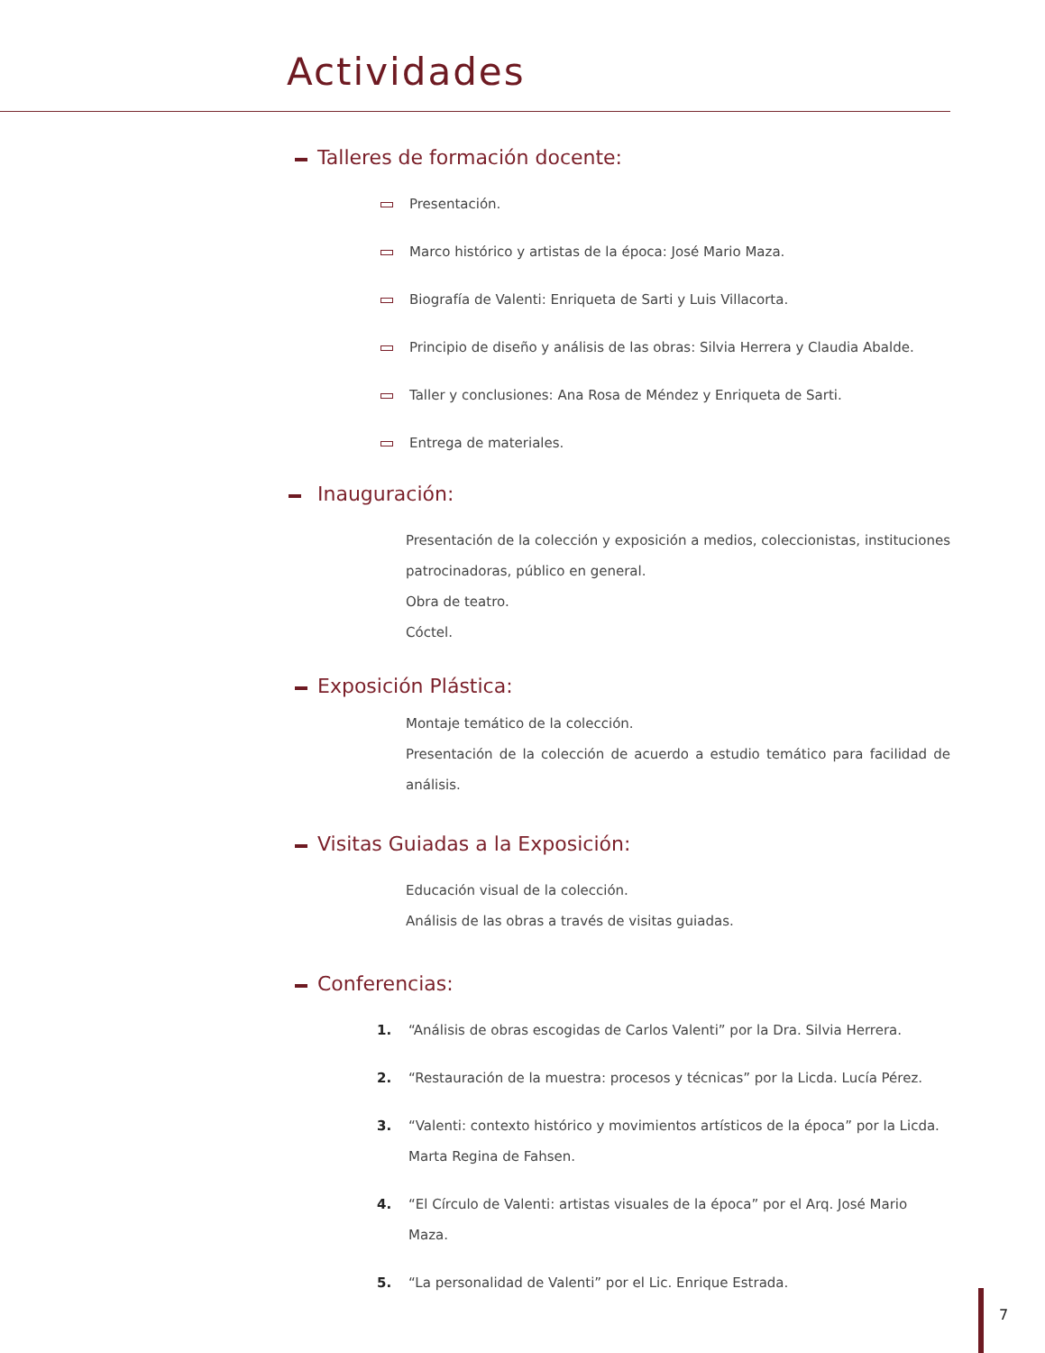Actividades
Talleres de formación docente:
Presentación.
Marco histórico y artistas de la época: José Mario Maza.
Biografía de Valenti: Enriqueta de Sarti y Luis Villacorta.
Principio de diseño y análisis de las obras: Silvia Herrera y Claudia Abalde.
Taller y conclusiones: Ana Rosa de Méndez y Enriqueta de Sarti.
Entrega de materiales.
Inauguración:
Presentación de la colección y exposición a medios, coleccionistas, instituciones patrocinadoras, público en general.
Obra de teatro.
Cóctel.
Exposición Plástica:
Montaje temático de la colección.
Presentación de la colección de acuerdo a estudio temático para facilidad de análisis.
Visitas Guiadas a la Exposición:
Educación visual de la colección.
Análisis de las obras a través de visitas guiadas.
Conferencias:
1. “Análisis de obras escogidas de Carlos Valenti” por la Dra. Silvia Herrera.
2. “Restauración de la muestra: procesos y técnicas” por la Licda. Lucía Pérez.
3. “Valenti: contexto histórico y movimientos artísticos de la época” por la Licda. Marta Regina de Fahsen.
4. “El Círculo de Valenti: artistas visuales de la época” por el Arq. José Mario Maza.
5. “La personalidad de Valenti” por el Lic. Enrique Estrada.
7